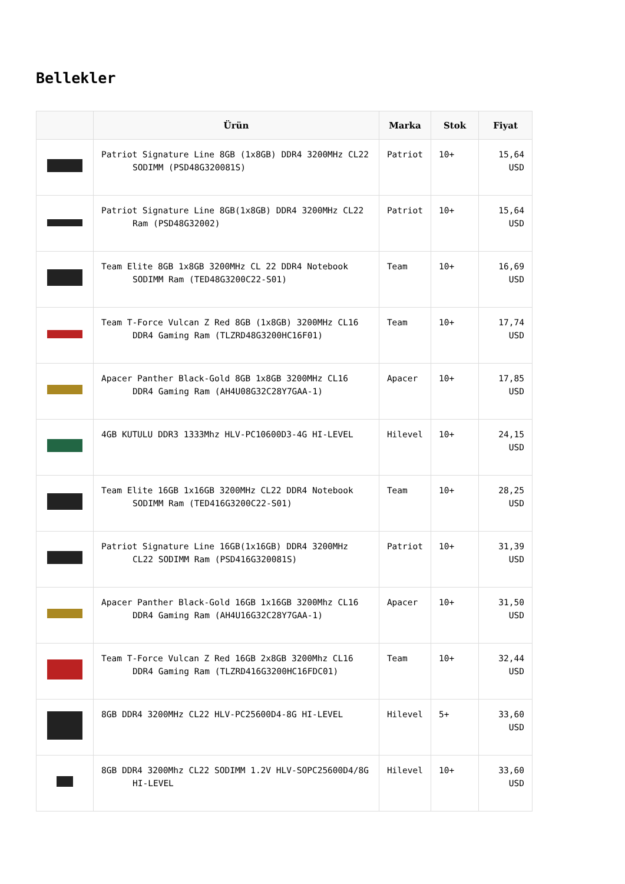Bellekler
| | Ürün | Marka | Stok | Fiyat |
| --- | --- | --- | --- | --- |
| | Patriot Signature Line 8GB (1x8GB) DDR4 3200MHz CL22 SODIMM (PSD48G320081S) | Patriot | 10+ | 15,64 USD |
| | Patriot Signature Line 8GB(1x8GB) DDR4 3200MHz CL22 Ram (PSD48G32002) | Patriot | 10+ | 15,64 USD |
| | Team Elite 8GB 1x8GB 3200MHz CL 22 DDR4 Notebook SODIMM Ram (TED48G3200C22-S01) | Team | 10+ | 16,69 USD |
| | Team T-Force Vulcan Z Red 8GB (1x8GB) 3200MHz CL16 DDR4 Gaming Ram (TLZRD48G3200HC16F01) | Team | 10+ | 17,74 USD |
| | Apacer Panther Black-Gold 8GB 1x8GB 3200MHz CL16 DDR4 Gaming Ram (AH4U08G32C28Y7GAA-1) | Apacer | 10+ | 17,85 USD |
| | 4GB KUTULU DDR3 1333Mhz HLV-PC10600D3-4G HI-LEVEL | Hilevel | 10+ | 24,15 USD |
| | Team Elite 16GB 1x16GB 3200MHz CL22 DDR4 Notebook SODIMM Ram (TED416G3200C22-S01) | Team | 10+ | 28,25 USD |
| | Patriot Signature Line 16GB(1x16GB) DDR4 3200MHz CL22 SODIMM Ram (PSD416G320081S) | Patriot | 10+ | 31,39 USD |
| | Apacer Panther Black-Gold 16GB 1x16GB 3200Mhz CL16 DDR4 Gaming Ram (AH4U16G32C28Y7GAA-1) | Apacer | 10+ | 31,50 USD |
| | Team T-Force Vulcan Z Red 16GB 2x8GB 3200Mhz CL16 DDR4 Gaming Ram (TLZRD416G3200HC16FDC01) | Team | 10+ | 32,44 USD |
| | 8GB DDR4 3200MHz CL22 HLV-PC25600D4-8G HI-LEVEL | Hilevel | 5+ | 33,60 USD |
| | 8GB DDR4 3200Mhz CL22 SODIMM 1.2V HLV-SOPC25600D4/8G HI-LEVEL | Hilevel | 10+ | 33,60 USD |